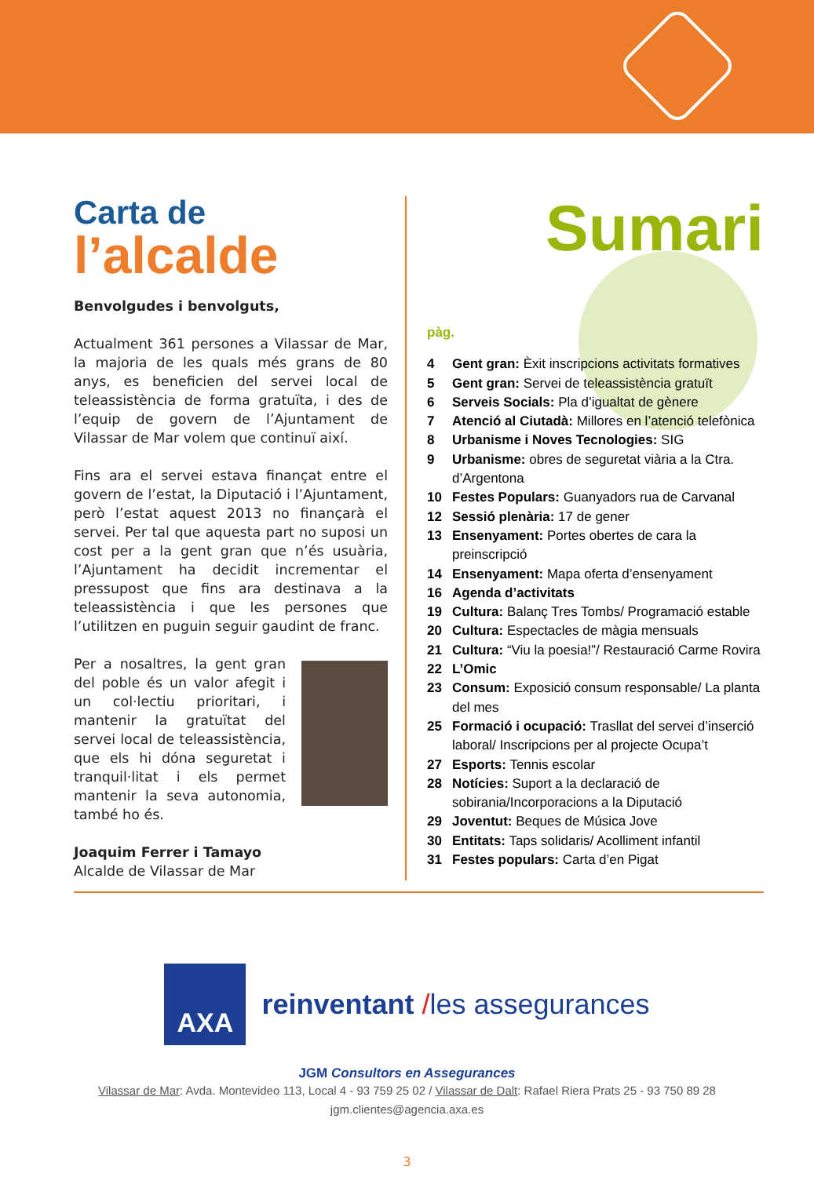Carta de
l’alcalde
Benvolgudes i benvolguts,
Actualment 361 persones a Vilassar de Mar, la majoria de les quals més grans de 80 anys, es beneficien del servei local de teleassistència de forma gratuïta, i des de l’equip de govern de l’Ajuntament de Vilassar de Mar volem que continuï així.
Fins ara el servei estava finançat entre el govern de l’estat, la Diputació i l’Ajuntament, però l’estat aquest 2013 no finançarà el servei. Per tal que aquesta part no suposi un cost per a la gent gran que n’és usuària, l’Ajuntament ha decidit incrementar el pressupost que fins ara destinava a la teleassistència i que les persones que l’utilitzen en puguin seguir gaudint de franc.
Per a nosaltres, la gent gran del poble és un valor afegit i un col·lectiu prioritari, i mantenir la gratuïtat del servei local de teleassistència, que els hi dóna seguretat i tranquil·litat i els permet mantenir la seva autonomia, també ho és.
Joaquim Ferrer i Tamayo
Alcalde de Vilassar de Mar
Sumari
pàg.
4 Gent gran: Èxit inscripcions activitats formatives
5 Gent gran: Servei de teleassistència gratuït
6 Serveis Socials: Pla d’igualtat de gènere
7 Atenció al Ciutadà: Millores en l’atenció telefònica
8 Urbanisme i Noves Tecnologies: SIG
9 Urbanisme: obres de seguretat viària a la Ctra. d’Argentona
10 Festes Populars: Guanyadors rua de Carvanal
12 Sessió plenària: 17 de gener
13 Ensenyament: Portes obertes de cara la preinscripció
14 Ensenyament: Mapa oferta d’ensenyament
16 Agenda d’activitats
19 Cultura: Balanç Tres Tombs/ Programació estable
20 Cultura: Espectacles de màgia mensuals
21 Cultura: “Viu la poesia!”/ Restauració Carme Rovira
22 L’Omic
23 Consum: Exposició consum responsable/ La planta del mes
25 Formació i ocupació: Trasllat del servei d’inserció laboral/ Inscripcions per al projecte Ocupa’t
27 Esports: Tennis escolar
28 Notícies: Suport a la declaració de sobirania/Incorporacions a la Diputació
29 Joventut: Beques de Música Jove
30 Entitats: Taps solidaris/ Acolliment infantil
31 Festes populars: Carta d’en Pigat
AXA reinventant /les assegurances
JGM Consultors en Assegurances
Vilassar de Mar: Avda. Montevideo 113, Local 4 - 93 759 25 02 / Vilassar de Dalt: Rafael Riera Prats 25 - 93 750 89 28
jgm.clientes@agencia.axa.es
3